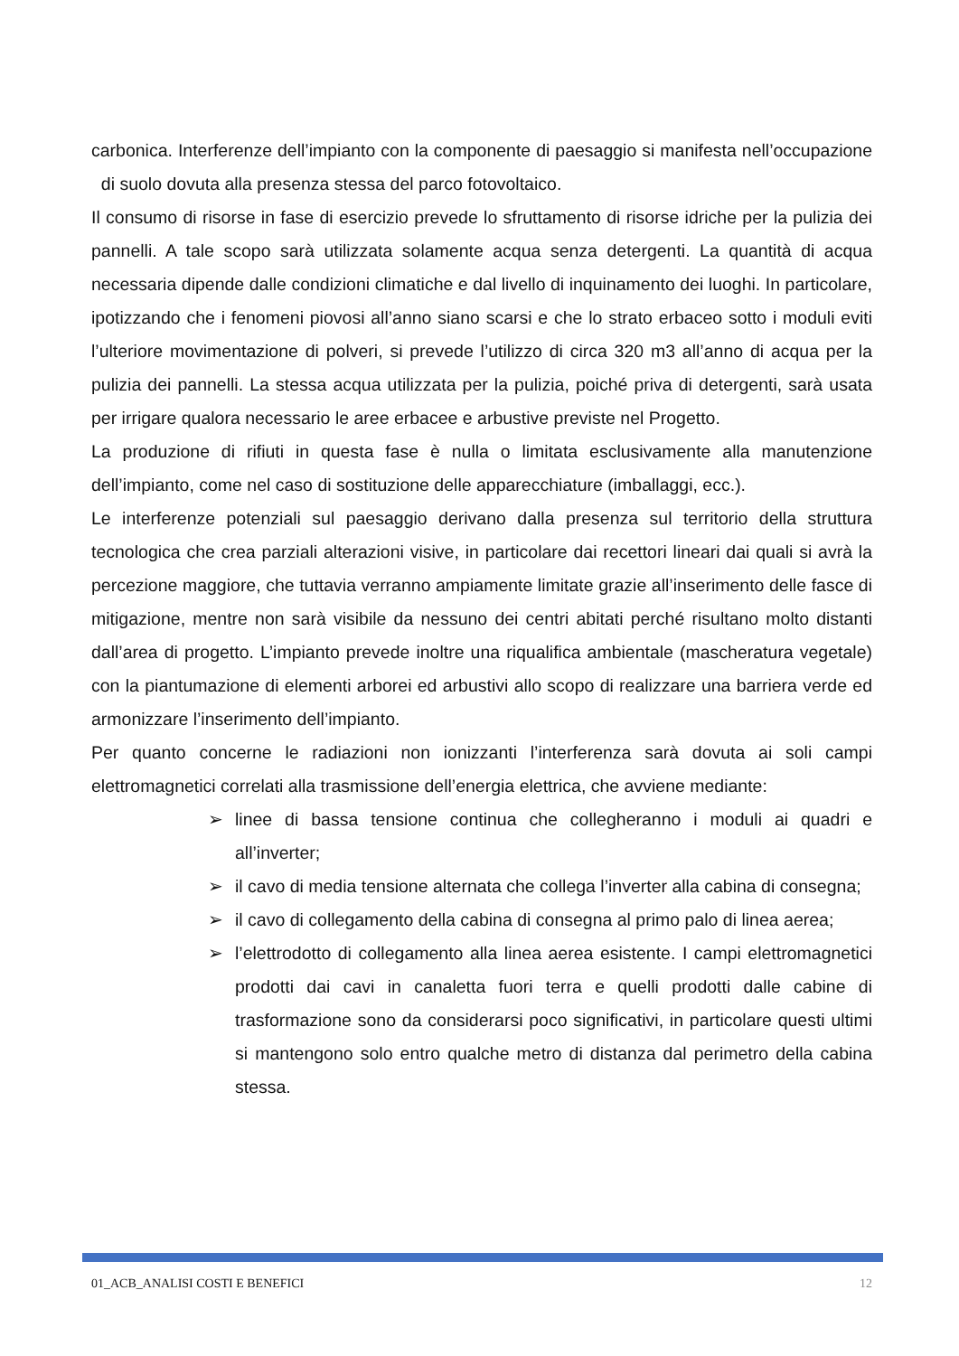carbonica. Interferenze dell’impianto con la componente di paesaggio si manifesta nell’occupazione di suolo dovuta alla presenza stessa del parco fotovoltaico.
Il consumo di risorse in fase di esercizio prevede lo sfruttamento di risorse idriche per la pulizia dei pannelli. A tale scopo sarà utilizzata solamente acqua senza detergenti. La quantità di acqua necessaria dipende dalle condizioni climatiche e dal livello di inquinamento dei luoghi. In particolare, ipotizzando che i fenomeni piovosi all’anno siano scarsi e che lo strato erbaceo sotto i moduli eviti l’ulteriore movimentazione di polveri, si prevede l’utilizzo di circa 320 m3 all’anno di acqua per la pulizia dei pannelli. La stessa acqua utilizzata per la pulizia, poiché priva di detergenti, sarà usata per irrigare qualora necessario le aree erbacee e arbustive previste nel Progetto.
La produzione di rifiuti in questa fase è nulla o limitata esclusivamente alla manutenzione dell’impianto, come nel caso di sostituzione delle apparecchiature (imballaggi, ecc.).
Le interferenze potenziali sul paesaggio derivano dalla presenza sul territorio della struttura tecnologica che crea parziali alterazioni visive, in particolare dai recettori lineari dai quali si avrà la percezione maggiore, che tuttavia verranno ampiamente limitate grazie all’inserimento delle fasce di mitigazione, mentre non sarà visibile da nessuno dei centri abitati perché risultano molto distanti dall’area di progetto. L’impianto prevede inoltre una riqualifica ambientale (mascheratura vegetale) con la piantumazione di elementi arborei ed arbustivi allo scopo di realizzare una barriera verde ed armonizzare l’inserimento dell’impianto.
Per quanto concerne le radiazioni non ionizzanti l’interferenza sarà dovuta ai soli campi elettromagnetici correlati alla trasmissione dell’energia elettrica, che avviene mediante:
➢ linee di bassa tensione continua che collegheranno i moduli ai quadri e all’inverter;
➢ il cavo di media tensione alternata che collega l’inverter alla cabina di consegna;
➢ il cavo di collegamento della cabina di consegna al primo palo di linea aerea;
➢ l’elettrodotto di collegamento alla linea aerea esistente. I campi elettromagnetici prodotti dai cavi in canaletta fuori terra e quelli prodotti dalle cabine di trasformazione sono da considerarsi poco significativi, in particolare questi ultimi si mantengono solo entro qualche metro di distanza dal perimetro della cabina stessa.
01_ACB_ANALISI COSTI E BENEFICI 12